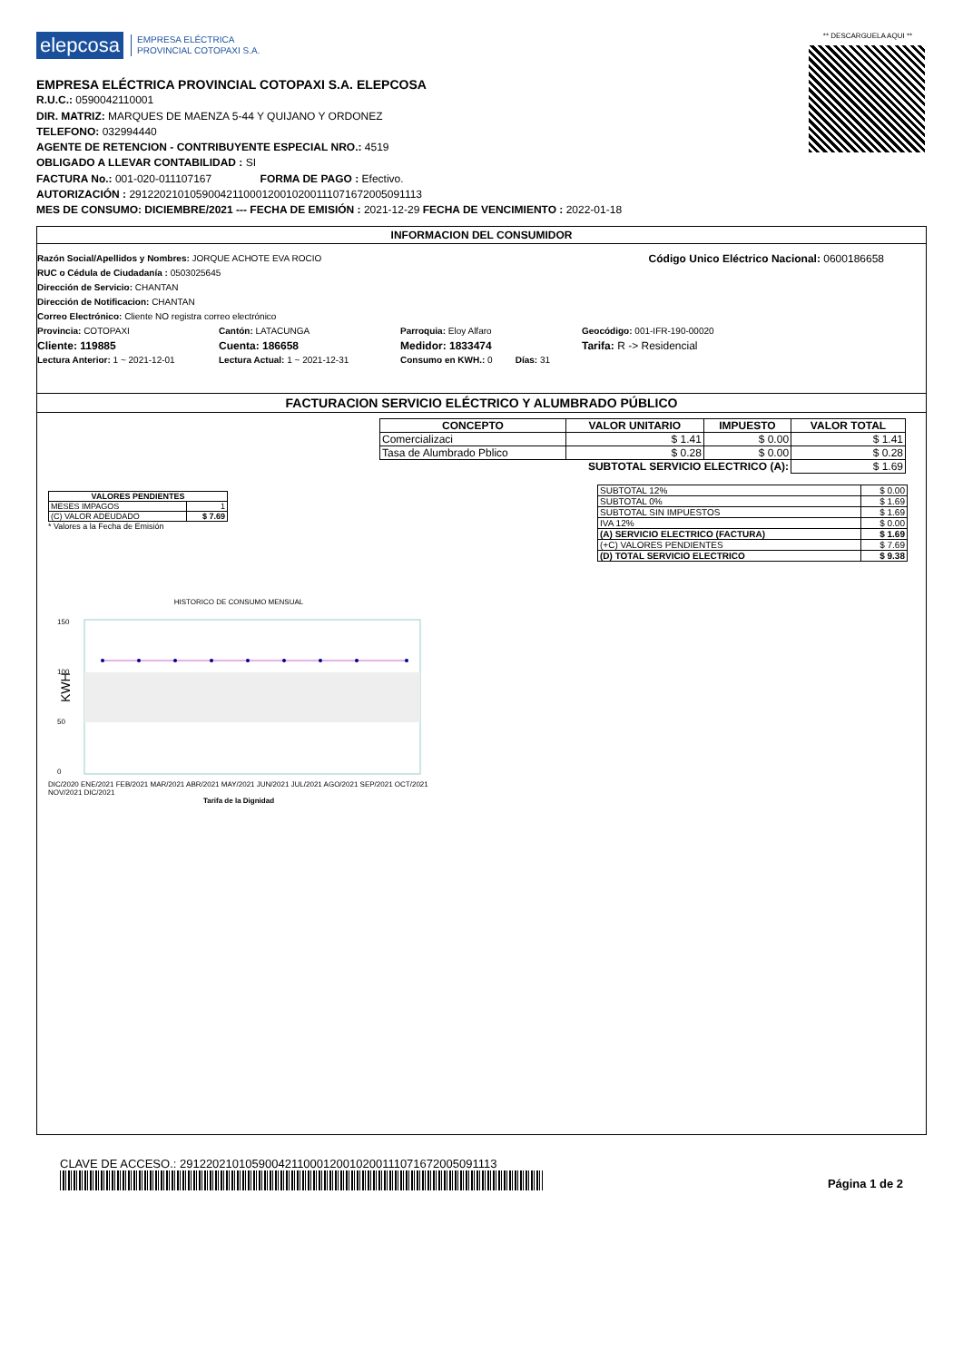elepcosa EMPRESA ELÉCTRICA
PROVINCIAL COTOPAXI S.A.
EMPRESA ELÉCTRICA PROVINCIAL COTOPAXI S.A. ELEPCOSA
R.U.C.: 0590042110001
DIR. MATRIZ: MARQUES DE MAENZA 5-44 Y QUIJANO Y ORDONEZ
TELEFONO: 032994440
AGENTE DE RETENCION - CONTRIBUYENTE ESPECIAL NRO.: 4519
OBLIGADO A LLEVAR CONTABILIDAD : SI
FACTURA No.: 001-020-011107167 FORMA DE PAGO : Efectivo.
AUTORIZACIÓN : 2912202101059004211000120010200111071672005091113
MES DE CONSUMO: DICIEMBRE/2021 --- FECHA DE EMISIÓN : 2021-12-29 FECHA DE VENCIMIENTO : 2022-01-18
** DESCARGUELA AQUI **
INFORMACION DEL CONSUMIDOR
Razón Social/Apellidos y Nombres: JORQUE ACHOTE EVA ROCIO Código Unico Eléctrico Nacional: 0600186658
RUC o Cédula de Ciudadanía : 0503025645
Dirección de Servicio: CHANTAN
Dirección de Notificacion: CHANTAN
Correo Electrónico: Cliente NO registra correo electrónico
Provincia: COTOPAXI Cantón: LATACUNGA Parroquia: Eloy Alfaro Geocódigo: 001-IFR-190-00020
Cliente: 119885 Cuenta: 186658 Medidor: 1833474 Tarifa: R -> Residencial
Lectura Anterior: 1 ~ 2021-12-01 Lectura Actual: 1 ~ 2021-12-31 Consumo en KWH.: 0 Días: 31
FACTURACION SERVICIO ELÉCTRICO Y ALUMBRADO PÚBLICO
| VALORES PENDIENTES | |
| --- | --- |
| MESES IMPAGOS | 1 |
| (C) VALOR ADEUDADO | $ 7.69 |
* Valores a la Fecha de Emisión
| CONCEPTO | VALOR UNITARIO | IMPUESTO | VALOR TOTAL |
| --- | --- | --- | --- |
| Comercializaci | $ 1.41 | $ 0.00 | $ 1.41 |
| Tasa de Alumbrado Pblico | $ 0.28 | $ 0.00 | $ 0.28 |
| SUBTOTAL SERVICIO ELECTRICO (A): | | | $ 1.69 |
| SUBTOTAL 12% | $ 0.00 |
| SUBTOTAL 0% | $ 1.69 |
| SUBTOTAL SIN IMPUESTOS | $ 1.69 |
| IVA 12% | $ 0.00 |
| (A) SERVICIO ELECTRICO (FACTURA) | $ 1.69 |
| (+C) VALORES PENDIENTES | $ 7.69 |
| (D) TOTAL SERVICIO ELECTRICO | $ 9.38 |
HISTORICO DE CONSUMO MENSUAL
150
100
50
0
KWH
DIC/2020 ENE/2021 FEB/2021 MAR/2021 ABR/2021 MAY/2021 JUN/2021 JUL/2021 AGO/2021 SEP/2021 OCT/2021 NOV/2021 DIC/2021
Tarifa de la Dignidad
CLAVE DE ACCESO.: 2912202101059004211000120010200111071672005091113
Página 1 de 2